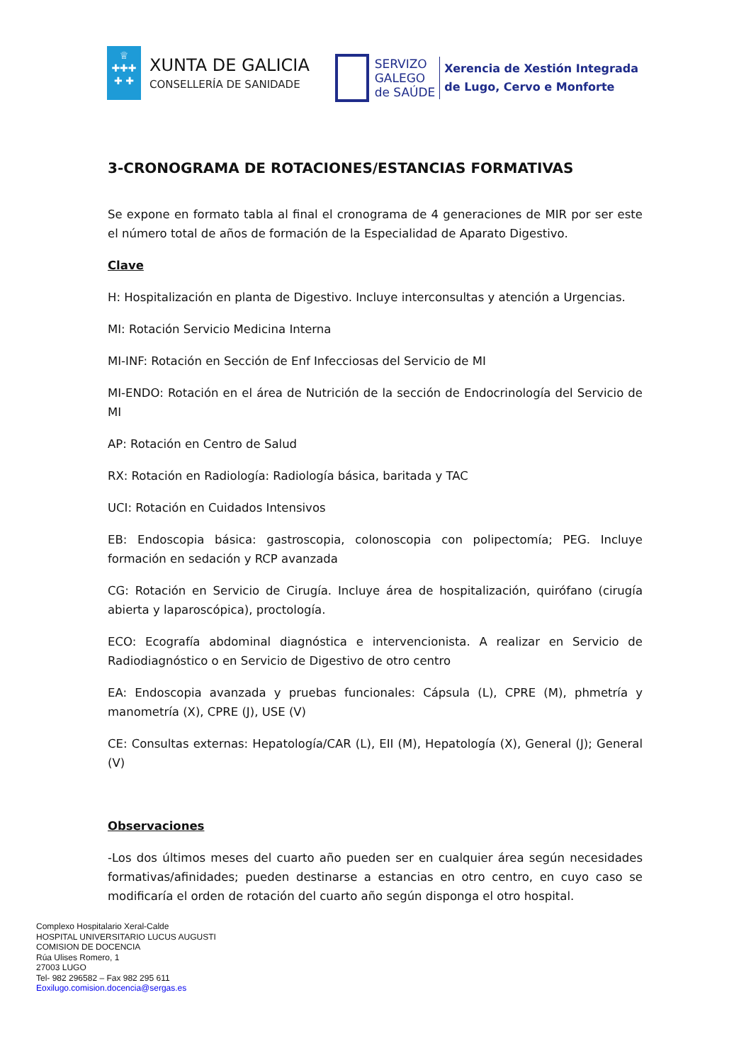♕
✚✚✚
✚ ✚
XUNTA DE GALICIA
CONSELLERÍA DE SANIDADE
SERVIZO
GALEGO
de SAÚDE
Xerencia de Xestión Integrada
de Lugo, Cervo e Monforte
3-CRONOGRAMA DE ROTACIONES/ESTANCIAS FORMATIVAS
Se expone en formato tabla al final el cronograma de 4 generaciones de MIR por ser este el número total de años de formación de la Especialidad de Aparato Digestivo.
Clave
H: Hospitalización en planta de Digestivo. Incluye interconsultas y atención a Urgencias.
MI: Rotación Servicio Medicina Interna
MI-INF: Rotación en Sección de Enf Infecciosas del Servicio de MI
MI-ENDO: Rotación en el área de Nutrición de la sección de Endocrinología del Servicio de MI
AP: Rotación en Centro de Salud
RX: Rotación en Radiología: Radiología básica, baritada y TAC
UCI: Rotación en Cuidados Intensivos
EB: Endoscopia básica: gastroscopia, colonoscopia con polipectomía; PEG. Incluye formación en sedación y RCP avanzada
CG: Rotación en Servicio de Cirugía. Incluye área de hospitalización, quirófano (cirugía abierta y laparoscópica), proctología.
ECO: Ecografía abdominal diagnóstica e intervencionista. A realizar en Servicio de Radiodiagnóstico o en Servicio de Digestivo de otro centro
EA: Endoscopia avanzada y pruebas funcionales: Cápsula (L), CPRE (M), phmetría y manometría (X), CPRE (J), USE (V)
CE: Consultas externas: Hepatología/CAR (L), EII (M), Hepatología (X), General (J); General (V)
Observaciones
-Los dos últimos meses del cuarto año pueden ser en cualquier área según necesidades formativas/afinidades; pueden destinarse a estancias en otro centro, en cuyo caso se modificaría el orden de rotación del cuarto año según disponga el otro hospital.
Complexo Hospitalario Xeral-Calde
HOSPITAL UNIVERSITARIO LUCUS AUGUSTI
COMISION DE DOCENCIA
Rúa Ulises Romero, 1
27003 LUGO
Tel- 982 296582 – Fax 982 295 611
Eoxilugo.comision.docencia@sergas.es